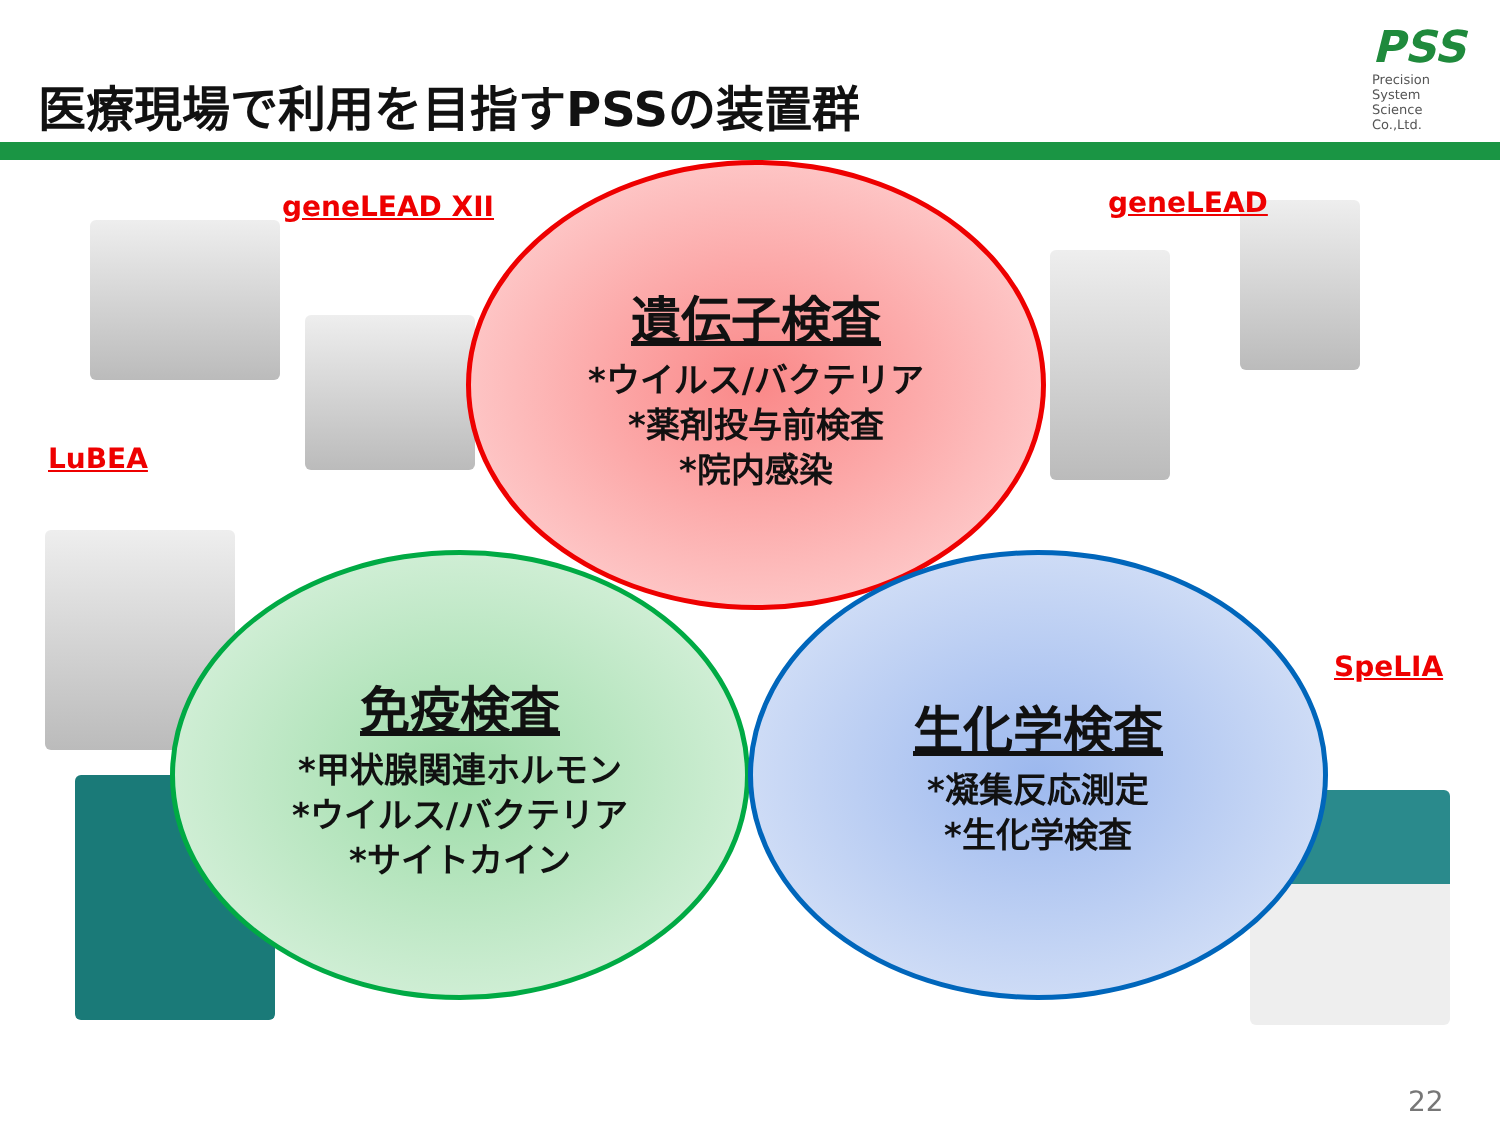医療現場で利用を目指すPSSの装置群
PSS
Precision
System
Science
Co.,Ltd.
geneLEAD XII geneLEAD
LuBEA
SpeLIA
遺伝子検査
*ウイルス/バクテリア
*薬剤投与前検査
*院内感染
免疫検査
*甲状腺関連ホルモン
*ウイルス/バクテリア
*サイトカイン
生化学検査
*凝集反応測定
*生化学検査
22